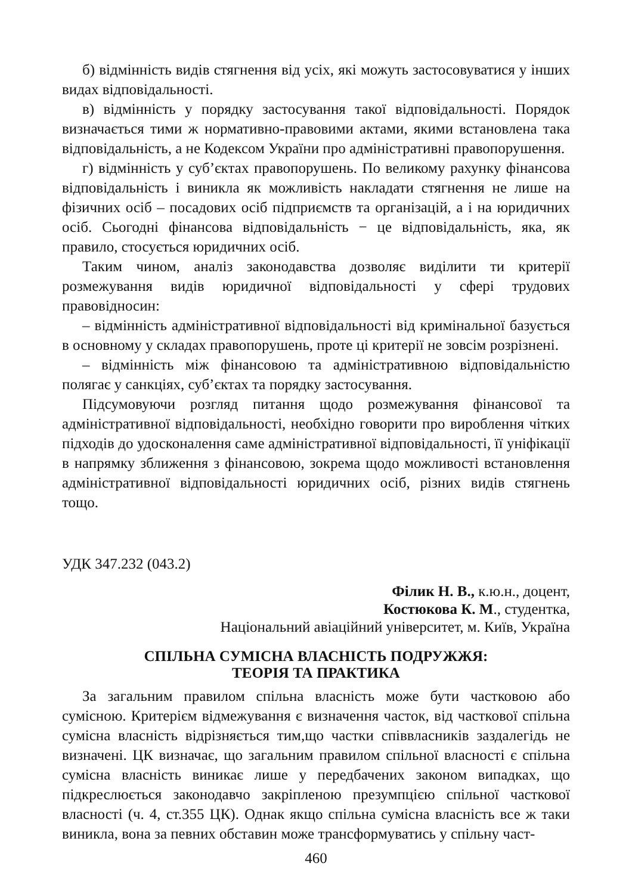б) відмінність видів стягнення від усіх, які можуть застосовуватися у інших видах відповідальності.
в) відмінність у порядку застосування такої відповідальності. Порядок визначається тими ж нормативно-правовими актами, якими встановлена така відповідальність, а не Кодексом України про адміністративні правопорушення.
г) відмінність у суб’єктах правопорушень. По великому рахунку фінансова відповідальність і виникла як можливість накладати стягнення не лише на фізичних осіб – посадових осіб підприємств та організацій, а і на юридичних осіб. Сьогодні фінансова відповідальність − це відповідальність, яка, як правило, стосується юридичних осіб.
Таким чином, аналіз законодавства дозволяє виділити ти критерії розмежування видів юридичної відповідальності у сфері трудових правовідносин:
– відмінність адміністративної відповідальності від кримінальної базується в основному у складах правопорушень, проте ці критерії не зовсім розрізнені.
– відмінність між фінансовою та адміністративною відповідальністю полягає у санкціях, суб’єктах та порядку застосування.
Підсумовуючи розгляд питання щодо розмежування фінансової та адміністративної відповідальності, необхідно говорити про вироблення чітких підходів до удосконалення саме адміністративної відповідальності, її уніфікації в напрямку зближення з фінансовою, зокрема щодо можливості встановлення адміністративної відповідальності юридичних осіб, різних видів стягнень тощо.
УДК 347.232 (043.2)
Філик Н. В., к.ю.н., доцент,
Костюкова К. М., студентка,
Національний авіаційний університет, м. Київ, Україна
СПІЛЬНА СУМІСНА ВЛАСНІСТЬ ПОДРУЖЖЯ:
ТЕОРІЯ ТА ПРАКТИКА
За загальним правилом спільна власність може бути частковою або сумісною. Критерієм відмежування є визначення часток, від часткової спільна сумісна власність відрізняється тим,що частки співвласників заздалегідь не визначені. ЦК визначає, що загальним правилом спільної власності є спільна сумісна власність виникає лише у передбачених законом випадках, що підкреслюється законодавчо закріпленою презумпцією спільної часткової власності (ч. 4, ст.355 ЦК). Однак якщо спільна сумісна власність все ж таки виникла, вона за певних обставин може трансформуватись у спільну част-
460